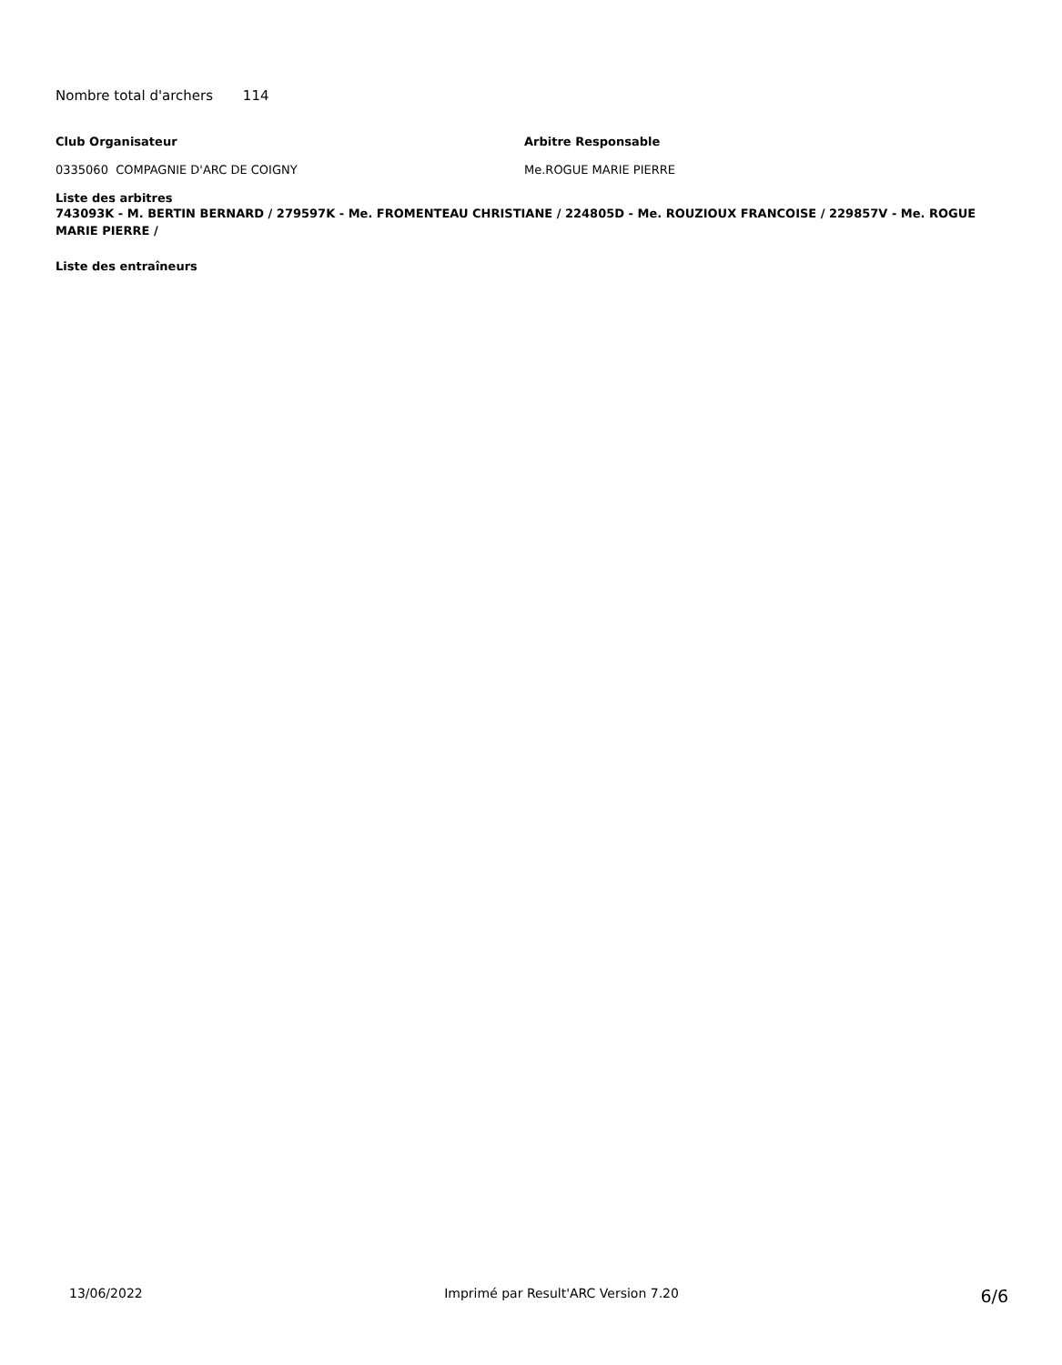Nombre total d'archers 114
Club Organisateur Arbitre Responsable
0335060 COMPAGNIE D'ARC DE COIGNY Me.ROGUE MARIE PIERRE
Liste des arbitres
743093K - M. BERTIN BERNARD / 279597K - Me. FROMENTEAU CHRISTIANE / 224805D - Me. ROUZIOUX FRANCOISE / 229857V - Me. ROGUE MARIE PIERRE /
Liste des entraîneurs
13/06/2022 Imprimé par Result'ARC Version 7.20 6/6